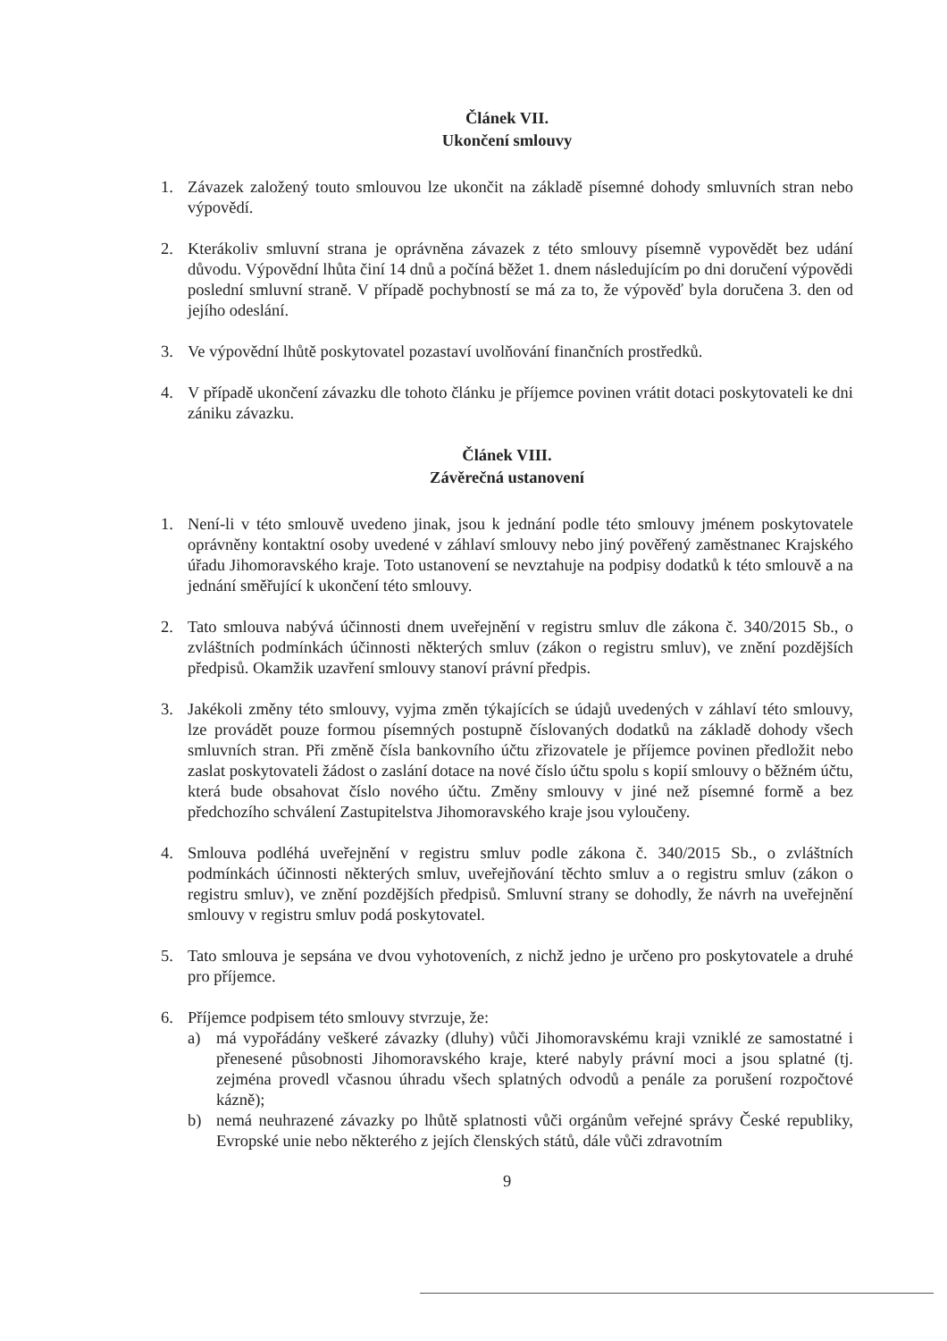Článek VII.
Ukončení smlouvy
1. Závazek založený touto smlouvou lze ukončit na základě písemné dohody smluvních stran nebo výpovědí.
2. Kterákoliv smluvní strana je oprávněna závazek z této smlouvy písemně vypovědět bez udání důvodu. Výpovědní lhůta činí 14 dnů a počíná běžet 1. dnem následujícím po dni doručení výpovědi poslední smluvní straně. V případě pochybností se má za to, že výpověď byla doručena 3. den od jejího odeslání.
3. Ve výpovědní lhůtě poskytovatel pozastaví uvolňování finančních prostředků.
4. V případě ukončení závazku dle tohoto článku je příjemce povinen vrátit dotaci poskytovateli ke dni zániku závazku.
Článek VIII.
Závěrečná ustanovení
1. Není-li v této smlouvě uvedeno jinak, jsou k jednání podle této smlouvy jménem poskytovatele oprávněny kontaktní osoby uvedené v záhlaví smlouvy nebo jiný pověřený zaměstnanec Krajského úřadu Jihomoravského kraje. Toto ustanovení se nevztahuje na podpisy dodatků k této smlouvě a na jednání směřující k ukončení této smlouvy.
2. Tato smlouva nabývá účinnosti dnem uveřejnění v registru smluv dle zákona č. 340/2015 Sb., o zvláštních podmínkách účinnosti některých smluv (zákon o registru smluv), ve znění pozdějších předpisů. Okamžik uzavření smlouvy stanoví právní předpis.
3. Jakékoli změny této smlouvy, vyjma změn týkajících se údajů uvedených v záhlaví této smlouvy, lze provádět pouze formou písemných postupně číslovaných dodatků na základě dohody všech smluvních stran. Při změně čísla bankovního účtu zřizovatele je příjemce povinen předložit nebo zaslat poskytovateli žádost o zaslání dotace na nové číslo účtu spolu s kopií smlouvy o běžném účtu, která bude obsahovat číslo nového účtu. Změny smlouvy v jiné než písemné formě a bez předchozího schválení Zastupitelstva Jihomoravského kraje jsou vyloučeny.
4. Smlouva podléhá uveřejnění v registru smluv podle zákona č. 340/2015 Sb., o zvláštních podmínkách účinnosti některých smluv, uveřejňování těchto smluv a o registru smluv (zákon o registru smluv), ve znění pozdějších předpisů. Smluvní strany se dohodly, že návrh na uveřejnění smlouvy v registru smluv podá poskytovatel.
5. Tato smlouva je sepsána ve dvou vyhotoveních, z nichž jedno je určeno pro poskytovatele a druhé pro příjemce.
6. Příjemce podpisem této smlouvy stvrzuje, že:
a) má vypořádány veškeré závazky (dluhy) vůči Jihomoravskému kraji vzniklé ze samostatné i přenesené působnosti Jihomoravského kraje, které nabyly právní moci a jsou splatné (tj. zejména provedl včasnou úhradu všech splatných odvodů a penále za porušení rozpočtové kázně);
b) nemá neuhrazené závazky po lhůtě splatnosti vůči orgánům veřejné správy České republiky, Evropské unie nebo některého z jejích členských států, dále vůči zdravotním
9